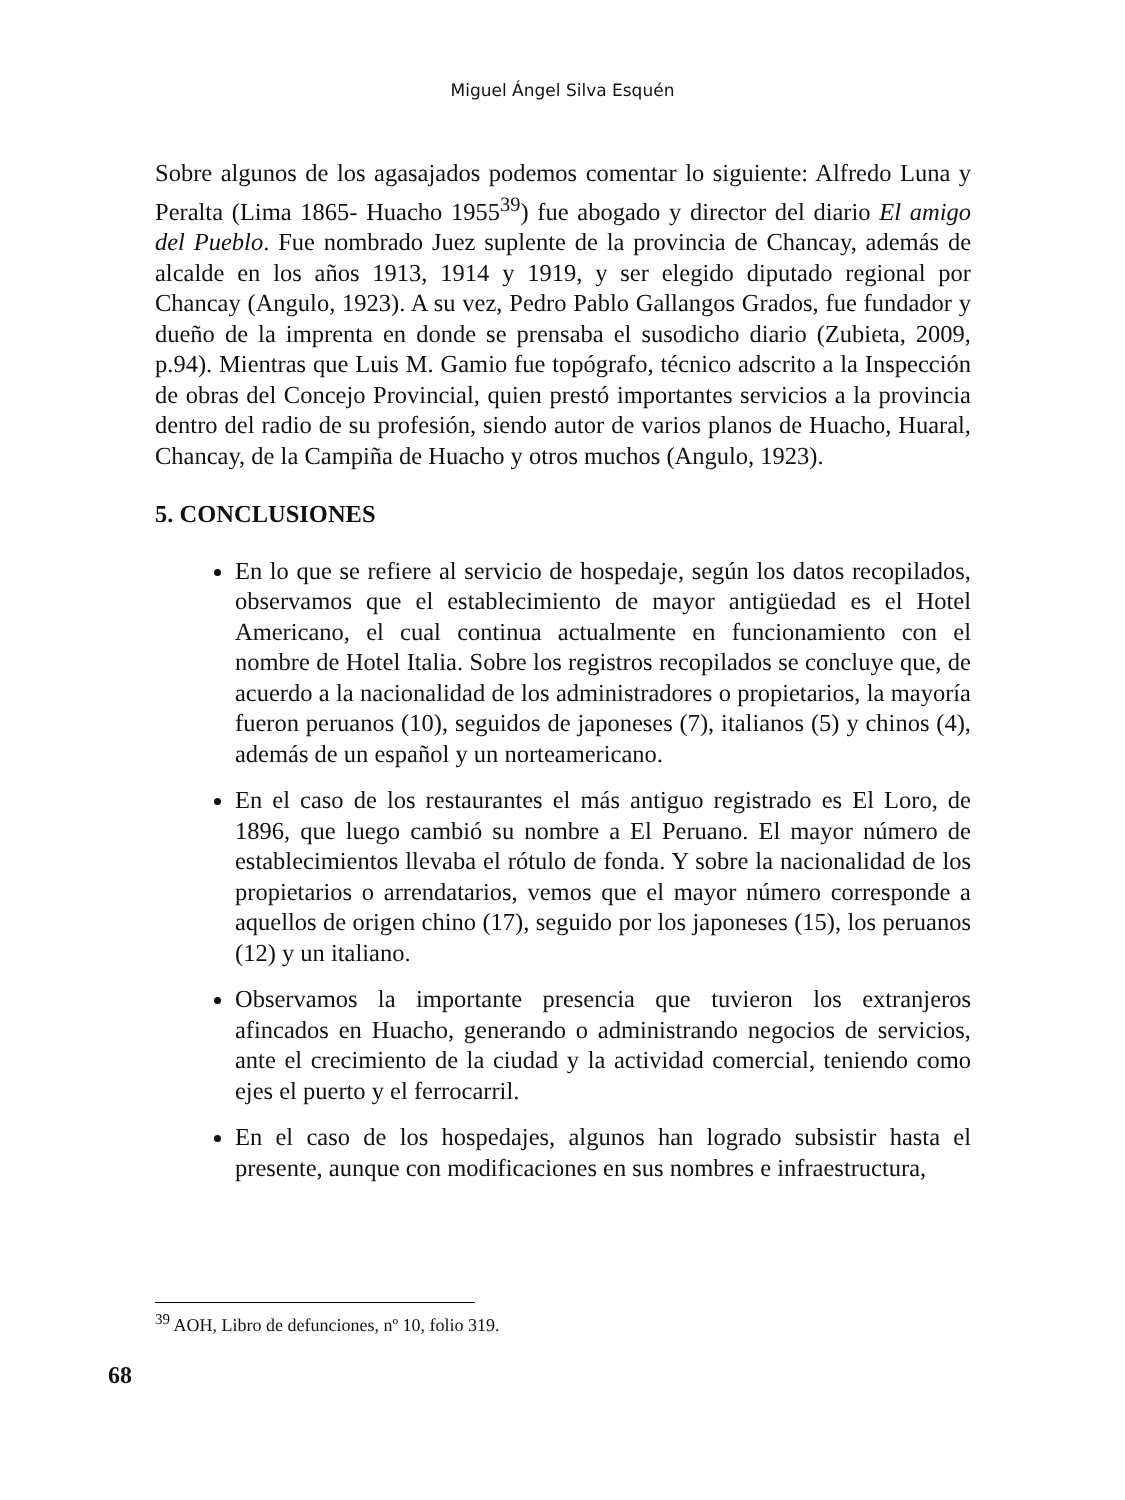Miguel Ángel Silva Esquén
Sobre algunos de los agasajados podemos comentar lo siguiente: Alfredo Luna y Peralta (Lima 1865- Huacho 1955<sup>39</sup>) fue abogado y director del diario El amigo del Pueblo. Fue nombrado Juez suplente de la provincia de Chancay, además de alcalde en los años 1913, 1914 y 1919, y ser elegido diputado regional por Chancay (Angulo, 1923). A su vez, Pedro Pablo Gallangos Grados, fue fundador y dueño de la imprenta en donde se prensaba el susodicho diario (Zubieta, 2009, p.94). Mientras que Luis M. Gamio fue topógrafo, técnico adscrito a la Inspección de obras del Concejo Provincial, quien prestó importantes servicios a la provincia dentro del radio de su profesión, siendo autor de varios planos de Huacho, Huaral, Chancay, de la Campiña de Huacho y otros muchos (Angulo, 1923).
5. CONCLUSIONES
En lo que se refiere al servicio de hospedaje, según los datos recopilados, observamos que el establecimiento de mayor antigüedad es el Hotel Americano, el cual continua actualmente en funcionamiento con el nombre de Hotel Italia. Sobre los registros recopilados se concluye que, de acuerdo a la nacionalidad de los administradores o propietarios, la mayoría fueron peruanos (10), seguidos de japoneses (7), italianos (5) y chinos (4), además de un español y un norteamericano.
En el caso de los restaurantes el más antiguo registrado es El Loro, de 1896, que luego cambió su nombre a El Peruano. El mayor número de establecimientos llevaba el rótulo de fonda. Y sobre la nacionalidad de los propietarios o arrendatarios, vemos que el mayor número corresponde a aquellos de origen chino (17), seguido por los japoneses (15), los peruanos (12) y un italiano.
Observamos la importante presencia que tuvieron los extranjeros afincados en Huacho, generando o administrando negocios de servicios, ante el crecimiento de la ciudad y la actividad comercial, teniendo como ejes el puerto y el ferrocarril.
En el caso de los hospedajes, algunos han logrado subsistir hasta el presente, aunque con modificaciones en sus nombres e infraestructura,
<sup>39</sup> AOH, Libro de defunciones, nº 10, folio 319.
68